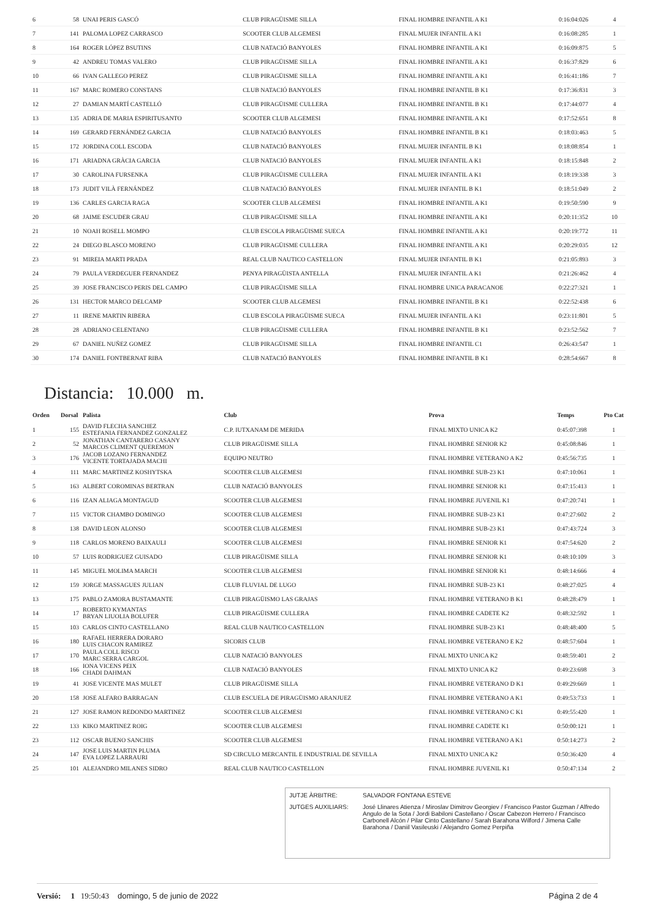| 6 | 58 | UNAI PERIS GASCÓ | CLUB PIRAGÜISME SILLA | FINAL HOMBRE INFANTIL A K1 | 0:16:04:026 | 4 |
| 7 | 141 | PALOMA LOPEZ CARRASCO | SCOOTER CLUB ALGEMESI | FINAL MUJER INFANTIL A K1 | 0:16:08:285 | 1 |
| 8 | 164 | ROGER LÓPEZ BSUTINS | CLUB NATACIÓ BANYOLES | FINAL HOMBRE INFANTIL A K1 | 0:16:09:875 | 5 |
| 9 | 42 | ANDREU TOMAS VALERO | CLUB PIRAGÜISME SILLA | FINAL HOMBRE INFANTIL A K1 | 0:16:37:829 | 6 |
| 10 | 66 | IVAN GALLEGO PEREZ | CLUB PIRAGÜISME SILLA | FINAL HOMBRE INFANTIL A K1 | 0:16:41:186 | 7 |
| 11 | 167 | MARC ROMERO CONSTANS | CLUB NATACIÓ BANYOLES | FINAL HOMBRE INFANTIL B K1 | 0:17:36:831 | 3 |
| 12 | 27 | DAMIAN MARTÍ CASTELLÓ | CLUB PIRAGÜISME CULLERA | FINAL HOMBRE INFANTIL B K1 | 0:17:44:077 | 4 |
| 13 | 135 | ADRIA DE MARIA ESPIRITUSANTO | SCOOTER CLUB ALGEMESI | FINAL HOMBRE INFANTIL A K1 | 0:17:52:651 | 8 |
| 14 | 169 | GERARD FERNÁNDEZ GARCIA | CLUB NATACIÓ BANYOLES | FINAL HOMBRE INFANTIL B K1 | 0:18:03:463 | 5 |
| 15 | 172 | JORDINA COLL ESCODA | CLUB NATACIÓ BANYOLES | FINAL MUJER INFANTIL B K1 | 0:18:08:854 | 1 |
| 16 | 171 | ARIADNA GRÀCIA GARCIA | CLUB NATACIÓ BANYOLES | FINAL MUJER INFANTIL A K1 | 0:18:15:848 | 2 |
| 17 | 30 | CAROLINA FURSENKA | CLUB PIRAGÜISME CULLERA | FINAL MUJER INFANTIL A K1 | 0:18:19:338 | 3 |
| 18 | 173 | JUDIT VILÀ FERNÁNDEZ | CLUB NATACIÓ BANYOLES | FINAL MUJER INFANTIL B K1 | 0:18:51:049 | 2 |
| 19 | 136 | CARLES GARCIA RAGA | SCOOTER CLUB ALGEMESI | FINAL HOMBRE INFANTIL A K1 | 0:19:50:590 | 9 |
| 20 | 68 | JAIME ESCUDER GRAU | CLUB PIRAGÜISME SILLA | FINAL HOMBRE INFANTIL A K1 | 0:20:11:352 | 10 |
| 21 | 10 | NOAH ROSELL MOMPO | CLUB ESCOLA PIRAGÜISME SUECA | FINAL HOMBRE INFANTIL A K1 | 0:20:19:772 | 11 |
| 22 | 24 | DIEGO BLASCO MORENO | CLUB PIRAGÜISME CULLERA | FINAL HOMBRE INFANTIL A K1 | 0:20:29:035 | 12 |
| 23 | 91 | MIREIA MARTI PRADA | REAL CLUB NAUTICO CASTELLON | FINAL MUJER INFANTIL B K1 | 0:21:05:893 | 3 |
| 24 | 79 | PAULA VERDEGUER FERNANDEZ | PENYA PIRAGÜISTA ANTELLA | FINAL MUJER INFANTIL A K1 | 0:21:26:462 | 4 |
| 25 | 39 | JOSE FRANCISCO PERIS DEL CAMPO | CLUB PIRAGÜISME SILLA | FINAL HOMBRE UNICA PARACANOE | 0:22:27:321 | 1 |
| 26 | 131 | HECTOR MARCO DELCAMP | SCOOTER CLUB ALGEMESI | FINAL HOMBRE INFANTIL B K1 | 0:22:52:438 | 6 |
| 27 | 11 | IRENE MARTIN RIBERA | CLUB ESCOLA PIRAGÜISME SUECA | FINAL MUJER INFANTIL A K1 | 0:23:11:801 | 5 |
| 28 | 28 | ADRIANO CELENTANO | CLUB PIRAGÜISME CULLERA | FINAL HOMBRE INFANTIL B K1 | 0:23:52:562 | 7 |
| 29 | 67 | DANIEL NUÑEZ GOMEZ | CLUB PIRAGÜISME SILLA | FINAL HOMBRE INFANTIL C1 | 0:26:43:547 | 1 |
| 30 | 174 | DANIEL FONTBERNAT RIBA | CLUB NATACIÓ BANYOLES | FINAL HOMBRE INFANTIL B K1 | 0:28:54:667 | 8 |
Distancia: 10.000 m.
| Orden | Dorsal | Palista | Club | Prova | Temps | Pto Cat |
| --- | --- | --- | --- | --- | --- | --- |
| 1 | 155 | DAVID FLECHA SANCHEZ ESTEFANIA FERNANDEZ GONZALEZ | C.P. IUTXANAM DE MERIDA | FINAL MIXTO UNICA K2 | 0:45:07:398 | 1 |
| 2 | 52 | JONATHAN CANTARERO CASANY MARCOS CLIMENT QUEREMON | CLUB PIRAGÜISME SILLA | FINAL HOMBRE SENIOR K2 | 0:45:08:846 | 1 |
| 3 | 176 | JACOB LOZANO FERNANDEZ VICENTE TORTAJADA MACHI | EQUIPO NEUTRO | FINAL HOMBRE VETERANO A K2 | 0:45:56:735 | 1 |
| 4 | 111 | MARC MARTINEZ KOSHYTSKA | SCOOTER CLUB ALGEMESI | FINAL HOMBRE SUB-23 K1 | 0:47:10:061 | 1 |
| 5 | 163 | ALBERT COROMINAS BERTRAN | CLUB NATACIÓ BANYOLES | FINAL HOMBRE SENIOR K1 | 0:47:15:413 | 1 |
| 6 | 116 | IZAN ALIAGA MONTAGUD | SCOOTER CLUB ALGEMESI | FINAL HOMBRE JUVENIL K1 | 0:47:20:741 | 1 |
| 7 | 115 | VICTOR CHAMBO DOMINGO | SCOOTER CLUB ALGEMESI | FINAL HOMBRE SUB-23 K1 | 0:47:27:602 | 2 |
| 8 | 138 | DAVID LEON ALONSO | SCOOTER CLUB ALGEMESI | FINAL HOMBRE SUB-23 K1 | 0:47:43:724 | 3 |
| 9 | 118 | CARLOS MORENO BAIXAULI | SCOOTER CLUB ALGEMESI | FINAL HOMBRE SENIOR K1 | 0:47:54:620 | 2 |
| 10 | 57 | LUIS RODRIGUEZ GUISADO | CLUB PIRAGÜISME SILLA | FINAL HOMBRE SENIOR K1 | 0:48:10:109 | 3 |
| 11 | 145 | MIGUEL MOLIMA MARCH | SCOOTER CLUB ALGEMESI | FINAL HOMBRE SENIOR K1 | 0:48:14:666 | 4 |
| 12 | 159 | JORGE MASSAGUES JULIAN | CLUB FLUVIAL DE LUGO | FINAL HOMBRE SUB-23 K1 | 0:48:27:025 | 4 |
| 13 | 175 | PABLO ZAMORA BUSTAMANTE | CLUB PIRAGÜISMO LAS GRAJAS | FINAL HOMBRE VETERANO B K1 | 0:48:28:479 | 1 |
| 14 | 17 | ROBERTO KYMANTAS BRYAN LIUOLIA BOLUFER | CLUB PIRAGÜISME CULLERA | FINAL HOMBRE CADETE K2 | 0:48:32:592 | 1 |
| 15 | 103 | CARLOS CINTO CASTELLANO | REAL CLUB NAUTICO CASTELLON | FINAL HOMBRE SUB-23 K1 | 0:48:48:400 | 5 |
| 16 | 180 | RAFAEL HERRERA DORARO LUIS CHACON RAMIREZ | SICORIS CLUB | FINAL HOMBRE VETERANO E K2 | 0:48:57:604 | 1 |
| 17 | 170 | PAULA COLL RISCO MARC SERRA CARGOL | CLUB NATACIÓ BANYOLES | FINAL MIXTO UNICA K2 | 0:48:59:401 | 2 |
| 18 | 166 | IONA VICENS PEIX CHADI DAHMAN | CLUB NATACIÓ BANYOLES | FINAL MIXTO UNICA K2 | 0:49:23:698 | 3 |
| 19 | 41 | JOSE VICENTE MAS MULET | CLUB PIRAGÜISME SILLA | FINAL HOMBRE VETERANO D K1 | 0:49:29:669 | 1 |
| 20 | 158 | JOSE ALFARO BARRAGAN | CLUB ESCUELA DE PIRAGÜISMO ARANJUEZ | FINAL HOMBRE VETERANO A K1 | 0:49:53:733 | 1 |
| 21 | 127 | JOSE RAMON REDONDO MARTINEZ | SCOOTER CLUB ALGEMESI | FINAL HOMBRE VETERANO C K1 | 0:49:55:420 | 1 |
| 22 | 133 | KIKO MARTINEZ ROIG | SCOOTER CLUB ALGEMESI | FINAL HOMBRE CADETE K1 | 0:50:00:121 | 1 |
| 23 | 112 | OSCAR BUENO SANCHIS | SCOOTER CLUB ALGEMESI | FINAL HOMBRE VETERANO A K1 | 0:50:14:273 | 2 |
| 24 | 147 | JOSE LUIS MARTIN PLUMA EVA LOPEZ LARRAURI | SD CIRCULO MERCANTIL E INDUSTRIAL DE SEVILLA | FINAL MIXTO UNICA K2 | 0:50:36:420 | 4 |
| 25 | 101 | ALEJANDRO MILANES SIDRO | REAL CLUB NAUTICO CASTELLON | FINAL HOMBRE JUVENIL K1 | 0:50:47:134 | 2 |
JUTJE ÀRBITRE: SALVADOR FONTANA ESTEVE
JUTGES AUXILIARS: José Llinares Atienza / Miroslav Dimitrov Georgiev / Francisco Pastor Guzman / Alfredo Angulo de la Sota / Jordi Babiloni Castellano / Oscar Cabezon Herrero / Francisco Carbonell Alcón / Pilar Cinto Castellano / Sarah Barahona Wilford / Jimena Calle Barahona / Daniil Vasileuski / Alejandro Gomez Perpiña
Versió: 1 19:50:43 domingo, 5 de junio de 2022 Página 2 de 4